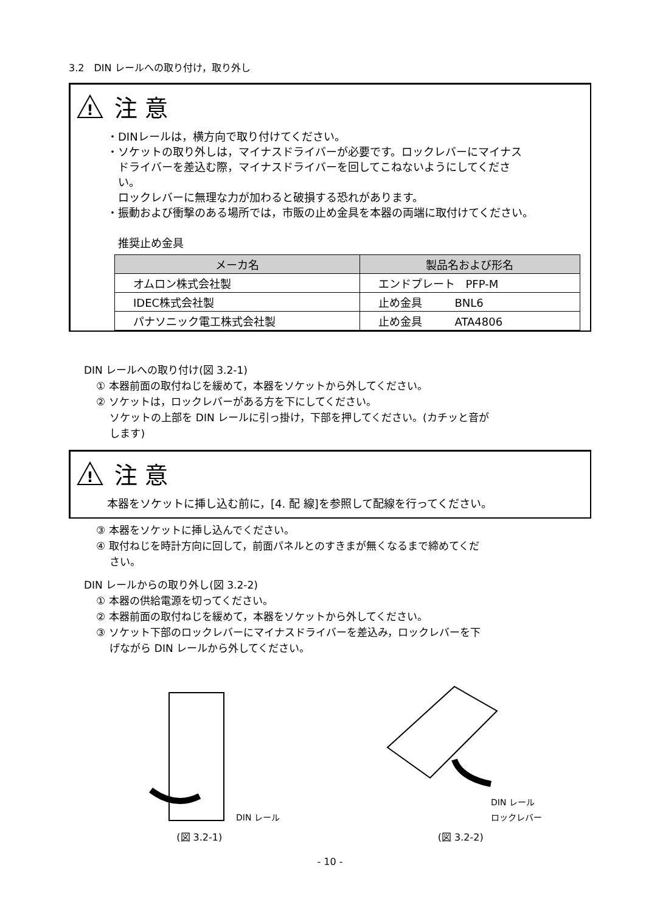3.2　DIN レールへの取り付け，取り外し
!
注 意
・DINレールは，横方向で取り付けてください。
・ソケットの取り外しは，マイナスドライバーが必要です。ロックレバーにマイナス
　ドライバーを差込む際，マイナスドライバーを回してこねないようにしてくださ
　い。
　ロックレバーに無理な力が加わると破損する恐れがあります。
・振動および衝撃のある場所では，市販の止め金具を本器の両端に取付けてください。
　推奨止め金具
| メーカ名 | 製品名および形名 |
| --- | --- |
| オムロン株式会社製 | エンドプレート PFP-M |
| IDEC株式会社製 | 止め金具 BNL6 |
| パナソニック電工株式会社製 | 止め金具 ATA4806 |
DIN レールへの取り付け(図 3.2-1)
① 本器前面の取付ねじを緩めて，本器をソケットから外してください。
② ソケットは，ロックレバーがある方を下にしてください。
　 ソケットの上部を DIN レールに引っ掛け，下部を押してください。(カチッと音が
　 します)
!
注 意
本器をソケットに挿し込む前に，[4. 配 線]を参照して配線を行ってください。
③ 本器をソケットに挿し込んでください。
④ 取付ねじを時計方向に回して，前面パネルとのすきまが無くなるまで締めてくだ
　 さい。
DIN レールからの取り外し(図 3.2-2)
① 本器の供給電源を切ってください。
② 本器前面の取付ねじを緩めて，本器をソケットから外してください。
③ ソケット下部のロックレバーにマイナスドライバーを差込み，ロックレバーを下
　 げながら DIN レールから外してください。
DIN レール
(図 3.2-1)
DIN レール
ロックレバー
(図 3.2-2)
- 10 -